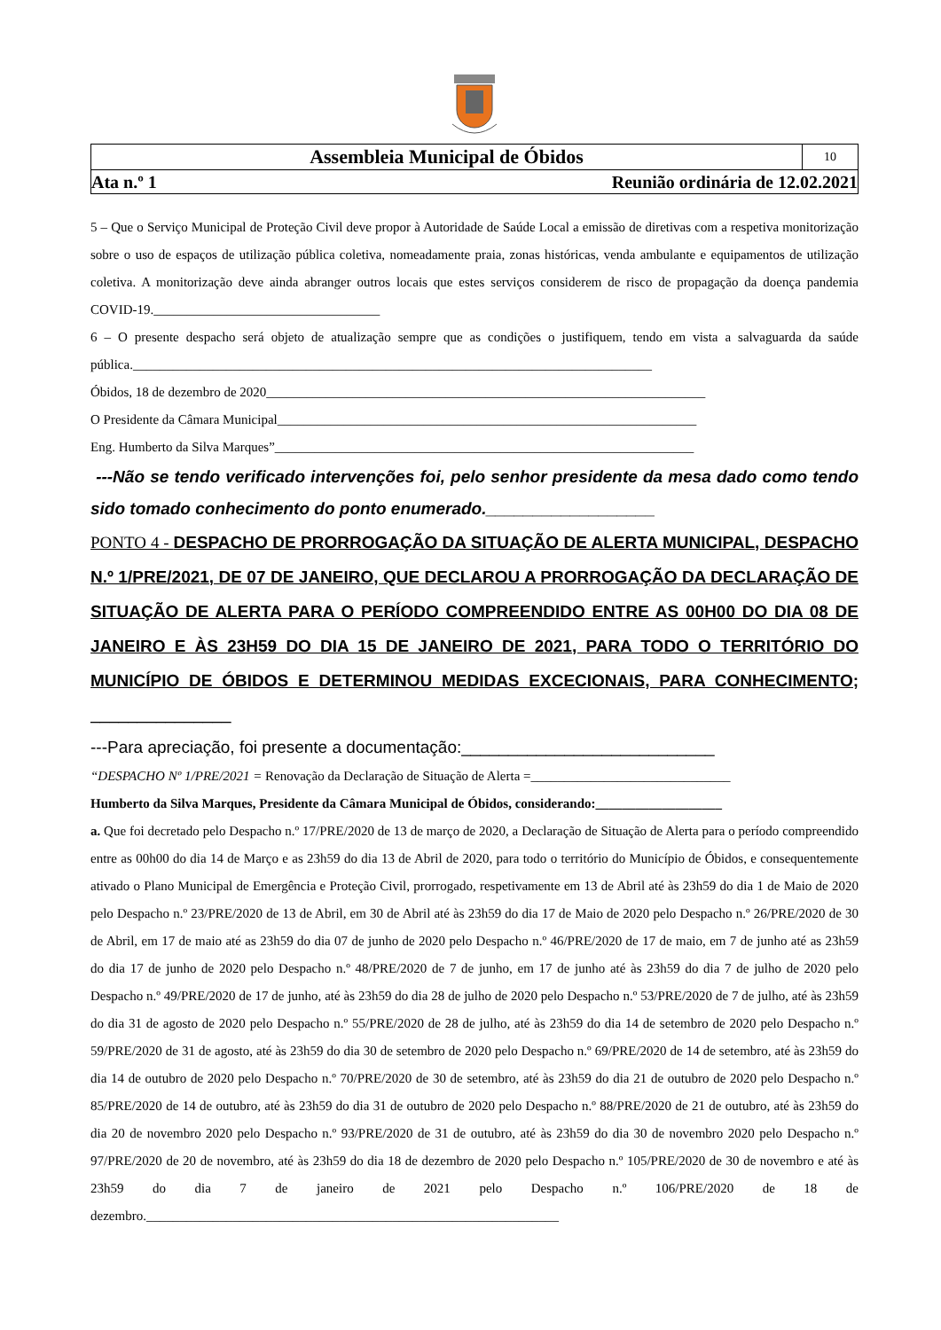Assembleia Municipal de Óbidos
10
Ata n.º 1 Reunião ordinária de 12.02.2021
5 – Que o Serviço Municipal de Proteção Civil deve propor à Autoridade de Saúde Local a emissão de diretivas com a respetiva monitorização sobre o uso de espaços de utilização pública coletiva, nomeadamente praia, zonas históricas, venda ambulante e equipamentos de utilização coletiva. A monitorização deve ainda abranger outros locais que estes serviços considerem de risco de propagação da doença pandemia COVID-19.__________________________________
6 – O presente despacho será objeto de atualização sempre que as condições o justifiquem, tendo em vista a salvaguarda da saúde pública.______________________________________________________________________________
Óbidos, 18 de dezembro de 2020__________________________________________________________________
O Presidente da Câmara Municipal_______________________________________________________________
Eng. Humberto da Silva Marques”_______________________________________________________________
---Não se tendo verificado intervenções foi, pelo senhor presidente da mesa dado como tendo sido tomado conhecimento do ponto enumerado.__________________
PONTO 4 - DESPACHO DE PRORROGAÇÃO DA SITUAÇÃO DE ALERTA MUNICIPAL, DESPACHO N.º 1/PRE/2021, DE 07 DE JANEIRO, QUE DECLAROU A PRORROGAÇÃO DA DECLARAÇÃO DE SITUAÇÃO DE ALERTA PARA O PERÍODO COMPREENDIDO ENTRE AS 00H00 DO DIA 08 DE JANEIRO E ÀS 23H59 DO DIA 15 DE JANEIRO DE 2021, PARA TODO O TERRITÓRIO DO MUNICÍPIO DE ÓBIDOS E DETERMINOU MEDIDAS EXCECIONAIS, PARA CONHECIMENTO; _______________
---Para apreciação, foi presente a documentação:___________________________
“DESPACHO Nº 1/PRE/2021 = Renovação da Declaração de Situação de Alerta =______________________________
Humberto da Silva Marques, Presidente da Câmara Municipal de Óbidos, considerando:___________________
a. Que foi decretado pelo Despacho n.º 17/PRE/2020 de 13 de março de 2020, a Declaração de Situação de Alerta para o período compreendido entre as 00h00 do dia 14 de Março e as 23h59 do dia 13 de Abril de 2020, para todo o território do Município de Óbidos, e consequentemente ativado o Plano Municipal de Emergência e Proteção Civil, prorrogado, respetivamente em 13 de Abril até às 23h59 do dia 1 de Maio de 2020 pelo Despacho n.º 23/PRE/2020 de 13 de Abril, em 30 de Abril até às 23h59 do dia 17 de Maio de 2020 pelo Despacho n.º 26/PRE/2020 de 30 de Abril, em 17 de maio até as 23h59 do dia 07 de junho de 2020 pelo Despacho n.º 46/PRE/2020 de 17 de maio, em 7 de junho até as 23h59 do dia 17 de junho de 2020 pelo Despacho n.º 48/PRE/2020 de 7 de junho, em 17 de junho até às 23h59 do dia 7 de julho de 2020 pelo Despacho n.º 49/PRE/2020 de 17 de junho, até às 23h59 do dia 28 de julho de 2020 pelo Despacho n.º 53/PRE/2020 de 7 de julho, até às 23h59 do dia 31 de agosto de 2020 pelo Despacho n.º 55/PRE/2020 de 28 de julho, até às 23h59 do dia 14 de setembro de 2020 pelo Despacho n.º 59/PRE/2020 de 31 de agosto, até às 23h59 do dia 30 de setembro de 2020 pelo Despacho n.º 69/PRE/2020 de 14 de setembro, até às 23h59 do dia 14 de outubro de 2020 pelo Despacho n.º 70/PRE/2020 de 30 de setembro, até às 23h59 do dia 21 de outubro de 2020 pelo Despacho n.º 85/PRE/2020 de 14 de outubro, até às 23h59 do dia 31 de outubro de 2020 pelo Despacho n.º 88/PRE/2020 de 21 de outubro, até às 23h59 do dia 20 de novembro 2020 pelo Despacho n.º 93/PRE/2020 de 31 de outubro, até às 23h59 do dia 30 de novembro 2020 pelo Despacho n.º 97/PRE/2020 de 20 de novembro, até às 23h59 do dia 18 de dezembro de 2020 pelo Despacho n.º 105/PRE/2020 de 30 de novembro e até às 23h59 do dia 7 de janeiro de 2021 pelo Despacho n.º 106/PRE/2020 de 18 de dezembro.______________________________________________________________